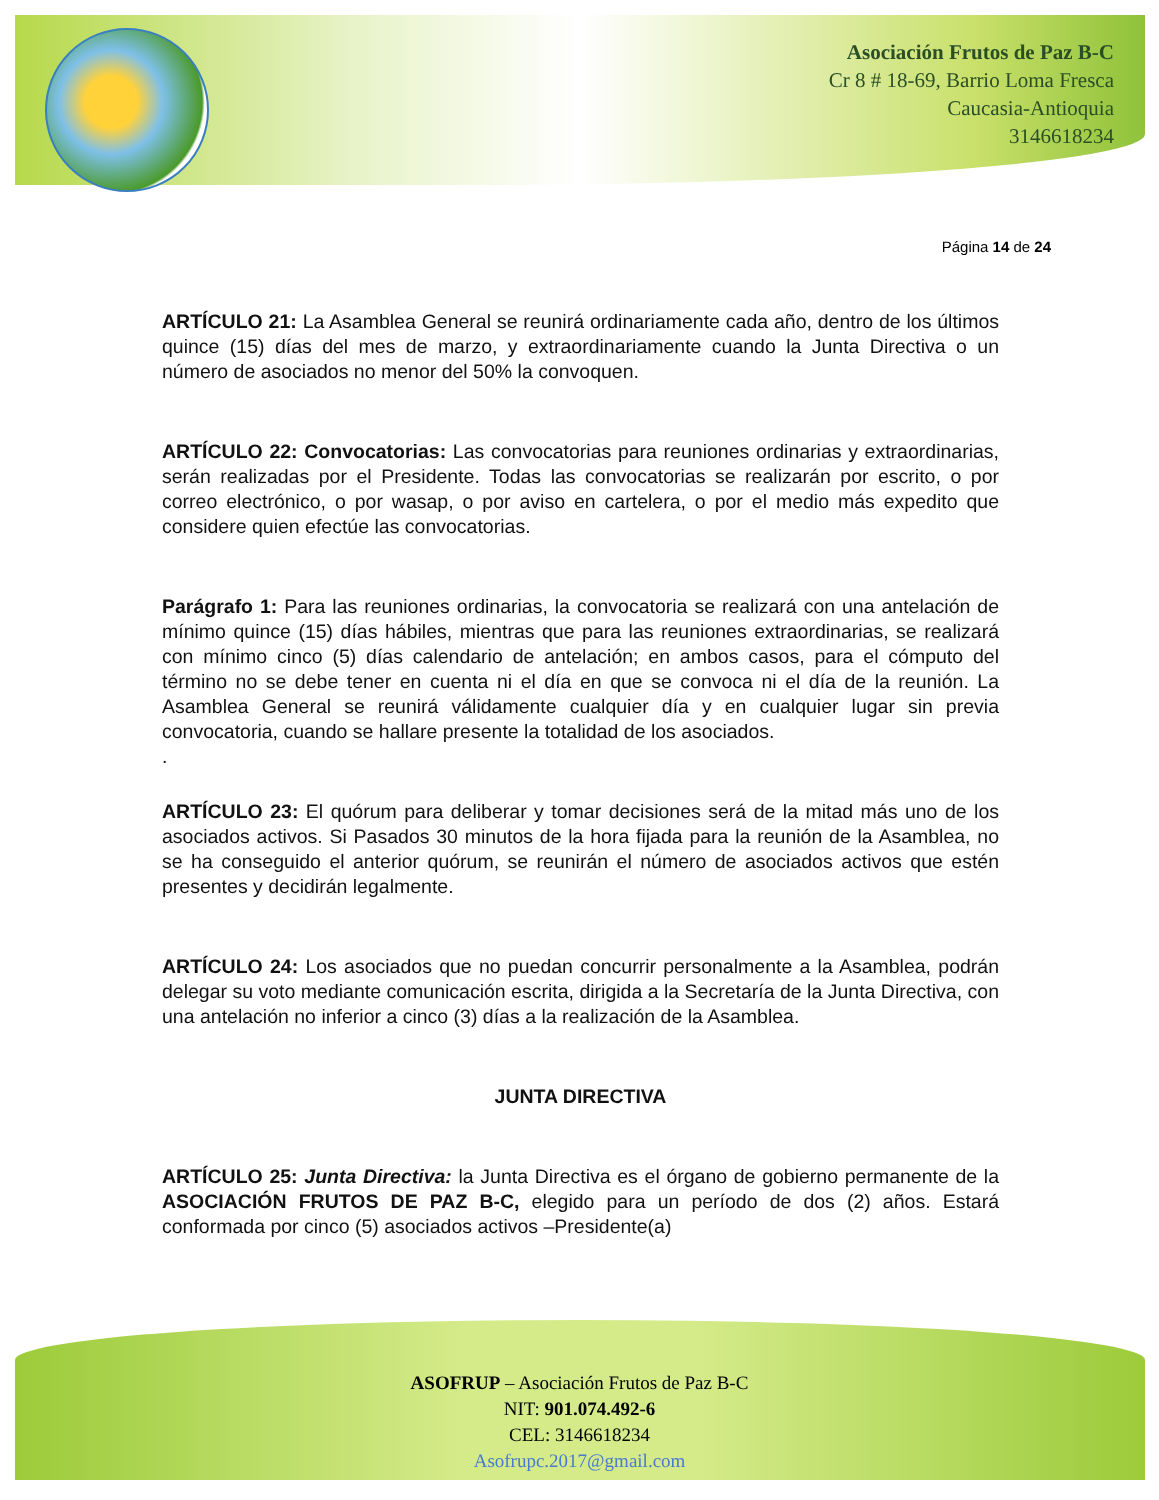Asociación Frutos de Paz B-C
Cr 8 # 18-69, Barrio Loma Fresca
Caucasia-Antioquia
3146618234
Página 14 de 24
ARTÍCULO 21: La Asamblea General se reunirá ordinariamente cada año, dentro de los últimos quince (15) días del mes de marzo, y extraordinariamente cuando la Junta Directiva o un número de asociados no menor del 50% la convoquen.
ARTÍCULO 22: Convocatorias: Las convocatorias para reuniones ordinarias y extraordinarias, serán realizadas por el Presidente. Todas las convocatorias se realizarán por escrito, o por correo electrónico, o por wasap, o por aviso en cartelera, o por el medio más expedito que considere quien efectúe las convocatorias.
Parágrafo 1: Para las reuniones ordinarias, la convocatoria se realizará con una antelación de mínimo quince (15) días hábiles, mientras que para las reuniones extraordinarias, se realizará con mínimo cinco (5) días calendario de antelación; en ambos casos, para el cómputo del término no se debe tener en cuenta ni el día en que se convoca ni el día de la reunión. La Asamblea General se reunirá válidamente cualquier día y en cualquier lugar sin previa convocatoria, cuando se hallare presente la totalidad de los asociados.
.
ARTÍCULO 23: El quórum para deliberar y tomar decisiones será de la mitad más uno de los asociados activos. Si Pasados 30 minutos de la hora fijada para la reunión de la Asamblea, no se ha conseguido el anterior quórum, se reunirán el número de asociados activos que estén presentes y decidirán legalmente.
ARTÍCULO 24: Los asociados que no puedan concurrir personalmente a la Asamblea, podrán delegar su voto mediante comunicación escrita, dirigida a la Secretaría de la Junta Directiva, con una antelación no inferior a cinco (3) días a la realización de la Asamblea.
JUNTA DIRECTIVA
ARTÍCULO 25: Junta Directiva: la Junta Directiva es el órgano de gobierno permanente de la ASOCIACIÓN FRUTOS DE PAZ B-C, elegido para un período de dos (2) años. Estará conformada por cinco (5) asociados activos –Presidente(a)
ASOFRUP – Asociación Frutos de Paz B-C
NIT: 901.074.492-6
CEL: 3146618234
Asofrupc.2017@gmail.com